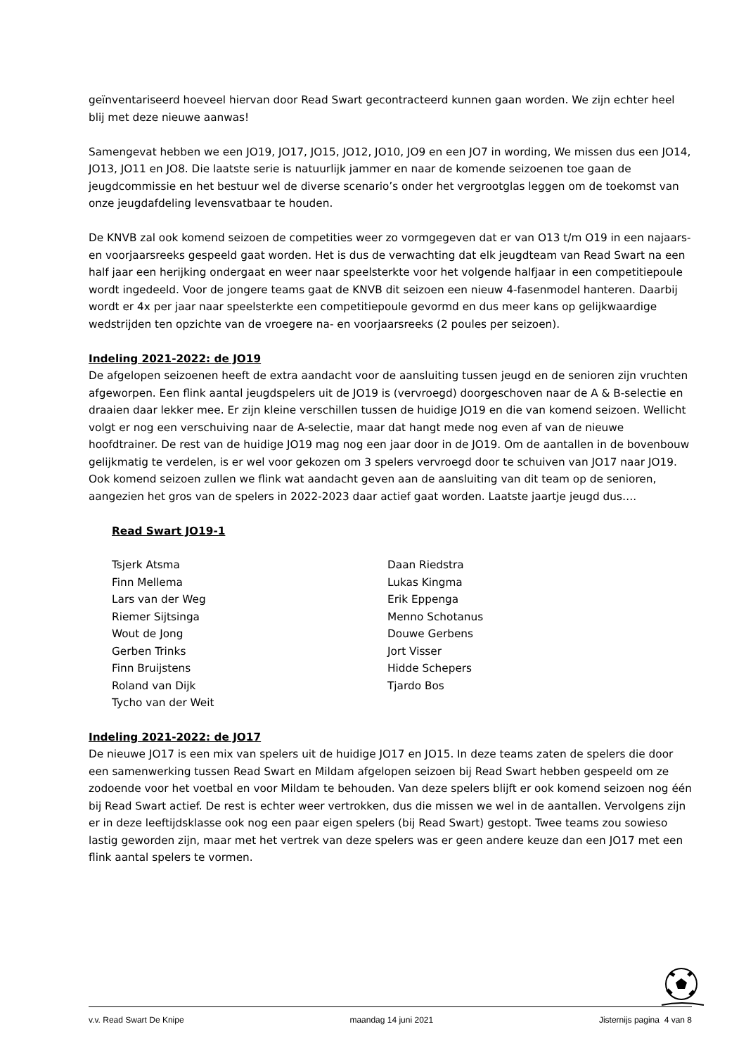geïnventariseerd hoeveel hiervan door Read Swart gecontracteerd kunnen gaan worden. We zijn echter heel blij met deze nieuwe aanwas!
Samengevat hebben we een JO19, JO17, JO15, JO12, JO10, JO9 en een JO7 in wording, We missen dus een JO14, JO13, JO11 en JO8. Die laatste serie is natuurlijk jammer en naar de komende seizoenen toe gaan de jeugdcommissie en het bestuur wel de diverse scenario’s onder het vergrootglas leggen om de toekomst van onze jeugdafdeling levensvatbaar te houden.
De KNVB zal ook komend seizoen de competities weer zo vormgegeven dat er van O13 t/m O19 in een najaars- en voorjaarsreeks gespeeld gaat worden. Het is dus de verwachting dat elk jeugdteam van Read Swart na een half jaar een herijking ondergaat en weer naar speelsterkte voor het volgende halfjaar in een competitiepoule wordt ingedeeld. Voor de jongere teams gaat de KNVB dit seizoen een nieuw 4-fasenmodel hanteren. Daarbij wordt er 4x per jaar naar speelsterkte een competitiepoule gevormd en dus meer kans op gelijkwaardige wedstrijden ten opzichte van de vroegere na- en voorjaarsreeks (2 poules per seizoen).
Indeling 2021-2022: de JO19
De afgelopen seizoenen heeft de extra aandacht voor de aansluiting tussen jeugd en de senioren zijn vruchten afgeworpen. Een flink aantal jeugdspelers uit de JO19 is (vervroegd) doorgeschoven naar de A & B-selectie en draaien daar lekker mee. Er zijn kleine verschillen tussen de huidige JO19 en die van komend seizoen. Wellicht volgt er nog een verschuiving naar de A-selectie, maar dat hangt mede nog even af van de nieuwe hoofdtrainer. De rest van de huidige JO19 mag nog een jaar door in de JO19. Om de aantallen in de bovenbouw gelijkmatig te verdelen, is er wel voor gekozen om 3 spelers vervroegd door te schuiven van JO17 naar JO19.
Ook komend seizoen zullen we flink wat aandacht geven aan de aansluiting van dit team op de senioren, aangezien het gros van de spelers in 2022-2023 daar actief gaat worden. Laatste jaartje jeugd dus….
Read Swart JO19-1
Tsjerk Atsma
Finn Mellema
Lars van der Weg
Riemer Sijtsinga
Wout de Jong
Gerben Trinks
Finn Bruijstens
Roland van Dijk
Tycho van der Weit
Daan Riedstra
Lukas Kingma
Erik Eppenga
Menno Schotanus
Douwe Gerbens
Jort Visser
Hidde Schepers
Tjardo Bos
Indeling 2021-2022: de JO17
De nieuwe JO17 is een mix van spelers uit de huidige JO17 en JO15. In deze teams zaten de spelers die door een samenwerking tussen Read Swart en Mildam afgelopen seizoen bij Read Swart hebben gespeeld om ze zodoende voor het voetbal en voor Mildam te behouden. Van deze spelers blijft er ook komend seizoen nog één bij Read Swart actief. De rest is echter weer vertrokken, dus die missen we wel in de aantallen. Vervolgens zijn er in deze leeftijdsklasse ook nog een paar eigen spelers (bij Read Swart) gestopt. Twee teams zou sowieso lastig geworden zijn, maar met het vertrek van deze spelers was er geen andere keuze dan een JO17 met een flink aantal spelers te vormen.
v.v. Read Swart De Knipe maandag 14 juni 2021 Jisternijs pagina 4 van 8